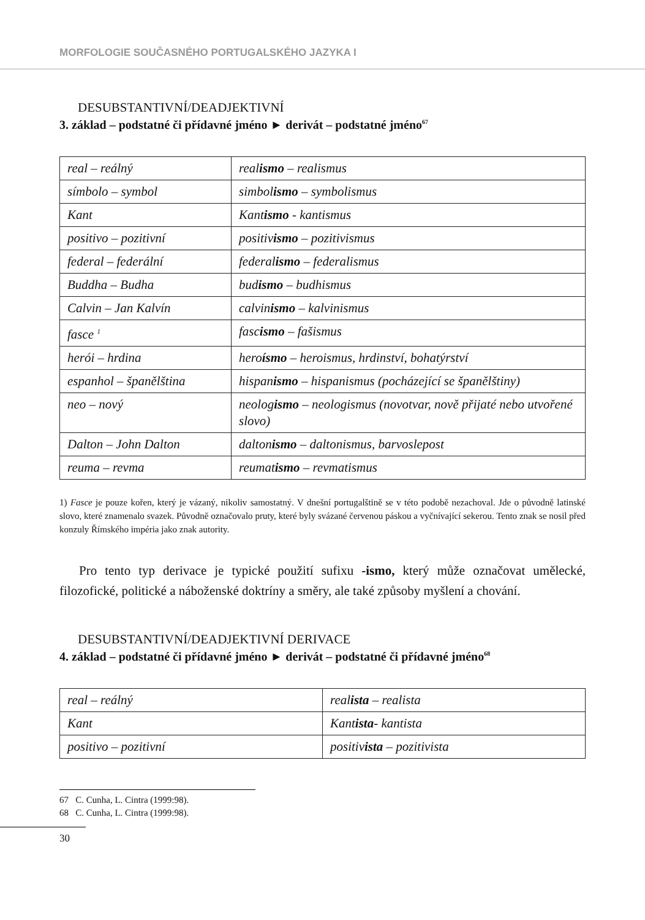MORFOLOGIE SOUČASNÉHO PORTUGALSKÉHO JAZYKA I
DESUBSTANTIVNÍ/DEADJEKTIVNÍ
3. základ – podstatné či přídavné jméno ► derivát – podstatné jméno<sup>67</sup>
| real – reálný | real ismo – realismus |
| símbolo – symbol | simbol ismo – symbolismus |
| Kant | Kant ismo - kantismus |
| positivo – pozitivní | positiv ismo – pozitivismus |
| federal – federální | federal ismo – federalismus |
| Buddha – Budha | bud ismo – budhismus |
| Calvin – Jan Kalvín | calvin ismo – kalvinismus |
| fasce <sup>1</sup> | fasc ismo – fašismus |
| herói – hrdina | hero ísmo – heroismus, hrdinství, bohatýrství |
| espanhol – španělština | hispan ismo – hispanismus (pocházející se španělštiny) |
| neo – nový | neolog ismo – neologismus (novotvar, nově přijaté nebo utvořené slovo) |
| Dalton – John Dalton | dalton ismo – daltonismus, barvoslepost |
| reuma – revma | reumat ismo – revmatismus |
1) Fasce je pouze kořen, který je vázaný, nikoliv samostatný. V dnešní portugalštině se v této podobě nezachoval. Jde o původně latinské slovo, které znamenalo svazek. Původně označovalo pruty, které byly svázané červenou páskou a vyčnívající sekerou. Tento znak se nosil před konzuly Římského impéria jako znak autority.
Pro tento typ derivace je typické použití sufixu -ismo, který může označovat umělecké, filozofické, politické a náboženské doktríny a směry, ale také způsoby myšlení a chování.
DESUBSTANTIVNÍ/DEADJEKTIVNÍ DERIVACE
4. základ – podstatné či přídavné jméno ► derivát – podstatné či přídavné jméno<sup>68</sup>
| real – reálný | real ista – realista |
| Kant | Kant ista - kantista |
| positivo – pozitivní | positiv ista – pozitivista |
67 C. Cunha, L. Cintra (1999:98).
68 C. Cunha, L. Cintra (1999:98).
30